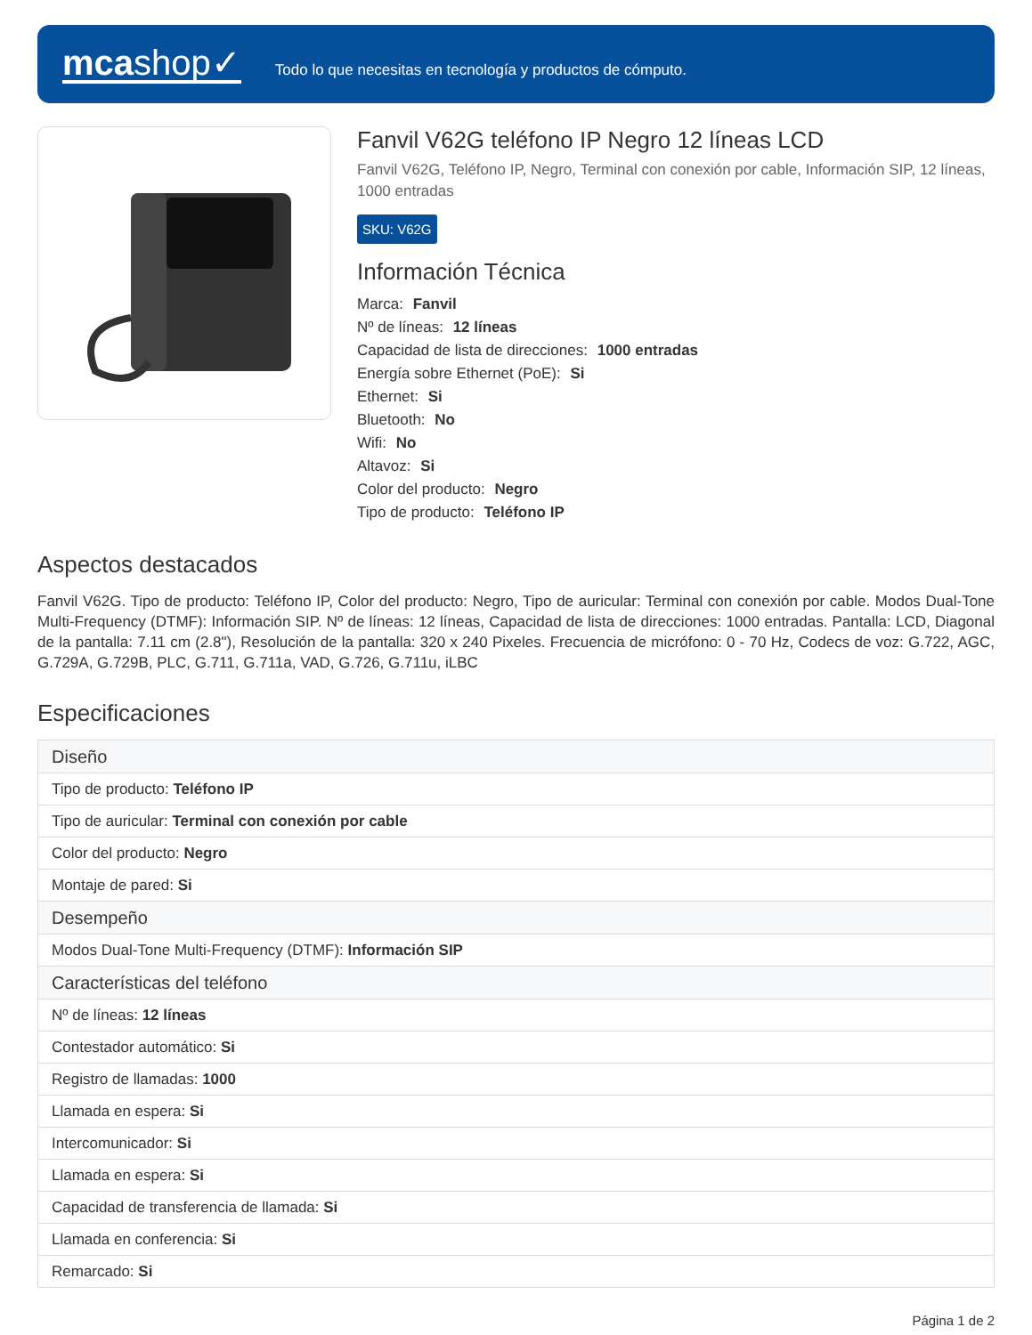mcashop✓
Todo lo que necesitas en tecnología y productos de cómputo.
Fanvil V62G teléfono IP Negro 12 líneas LCD
Fanvil V62G, Teléfono IP, Negro, Terminal con conexión por cable, Información SIP, 12 líneas, 1000 entradas
SKU: V62G
Información Técnica
Marca: Fanvil
Nº de líneas: 12 líneas
Capacidad de lista de direcciones: 1000 entradas
Energía sobre Ethernet (PoE): Si
Ethernet: Si
Bluetooth: No
Wifi: No
Altavoz: Si
Color del producto: Negro
Tipo de producto: Teléfono IP
Aspectos destacados
Fanvil V62G. Tipo de producto: Teléfono IP, Color del producto: Negro, Tipo de auricular: Terminal con conexión por cable. Modos Dual-Tone Multi-Frequency (DTMF): Información SIP. Nº de líneas: 12 líneas, Capacidad de lista de direcciones: 1000 entradas. Pantalla: LCD, Diagonal de la pantalla: 7.11 cm (2.8"), Resolución de la pantalla: 320 x 240 Pixeles. Frecuencia de micrófono: 0 - 70 Hz, Codecs de voz: G.722, AGC, G.729A, G.729B, PLC, G.711, G.711a, VAD, G.726, G.711u, iLBC
Especificaciones
| Diseño |
| --- |
| Tipo de producto: Teléfono IP |
| Tipo de auricular: Terminal con conexión por cable |
| Color del producto: Negro |
| Montaje de pared: Si |
| Desempeño |
| Modos Dual-Tone Multi-Frequency (DTMF): Información SIP |
| Características del teléfono |
| Nº de líneas: 12 líneas |
| Contestador automático: Si |
| Registro de llamadas: 1000 |
| Llamada en espera: Si |
| Intercomunicador: Si |
| Llamada en espera: Si |
| Capacidad de transferencia de llamada: Si |
| Llamada en conferencia: Si |
| Remarcado: Si |
Página 1 de 2